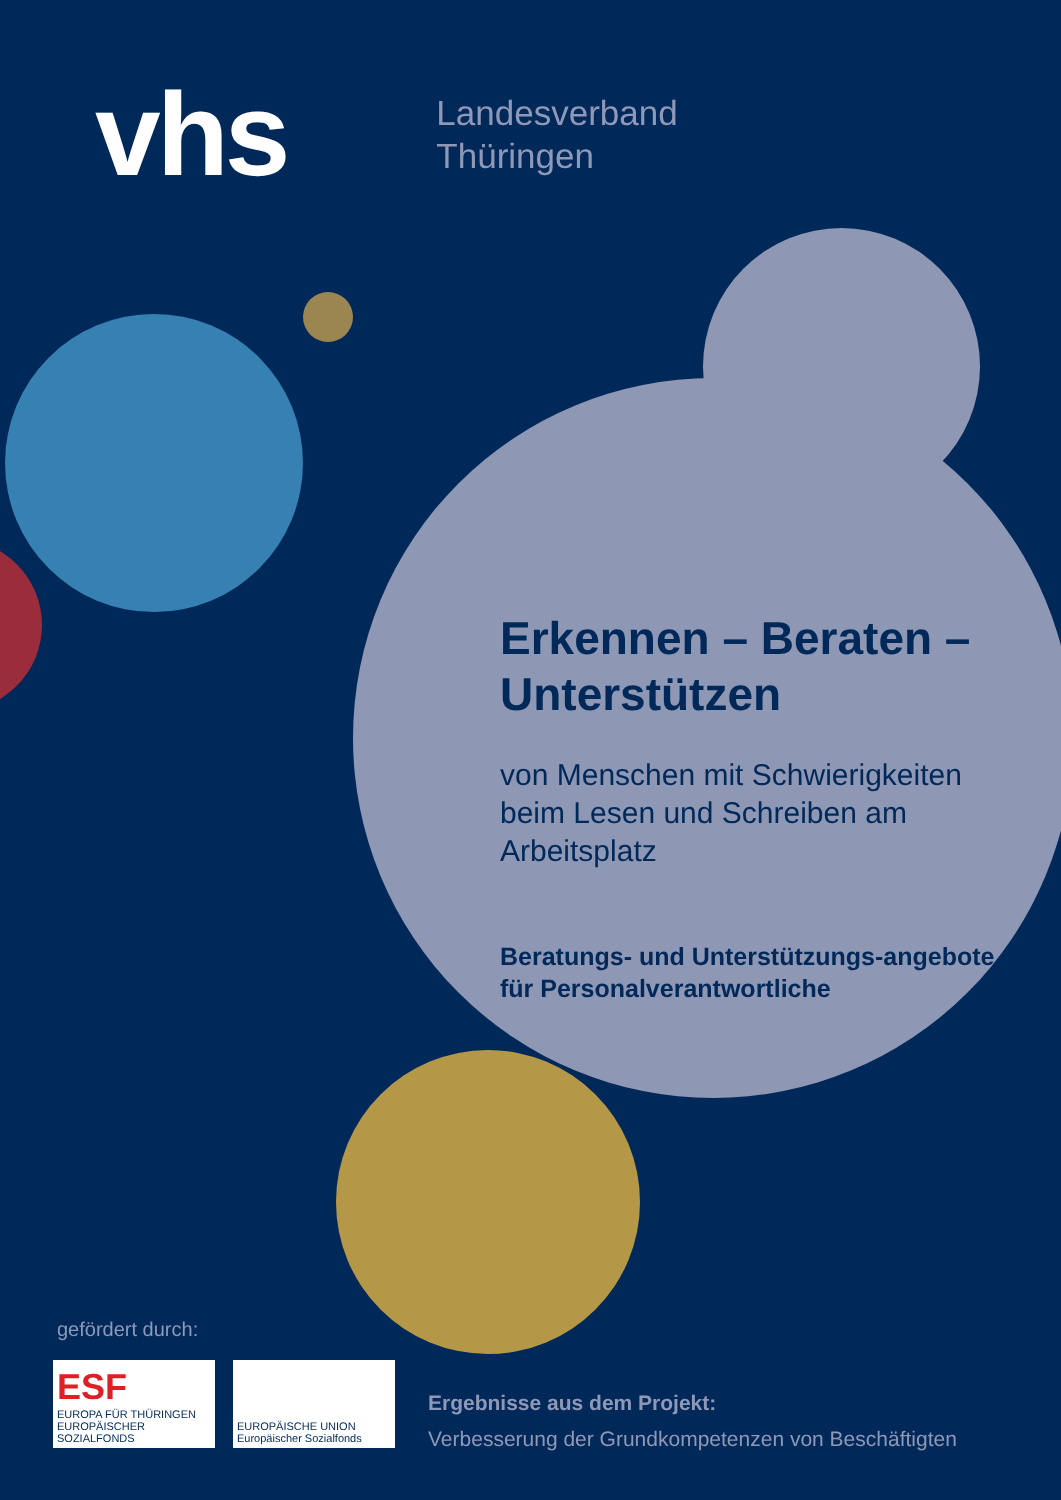vhs
Landesverband
Thüringen
Erkennen – Beraten – Unterstützen
von Menschen mit Schwierigkeiten beim Lesen und Schreiben am Arbeitsplatz
Beratungs- und Unterstützungs-angebote für Personalverantwortliche
gefördert durch:
ESF
EUROPA FÜR THÜRINGEN
EUROPÄISCHER SOZIALFONDS
EUROPÄISCHE UNION
Europäischer Sozialfonds
Ergebnisse aus dem Projekt:
Verbesserung der Grundkompetenzen von Beschäftigten